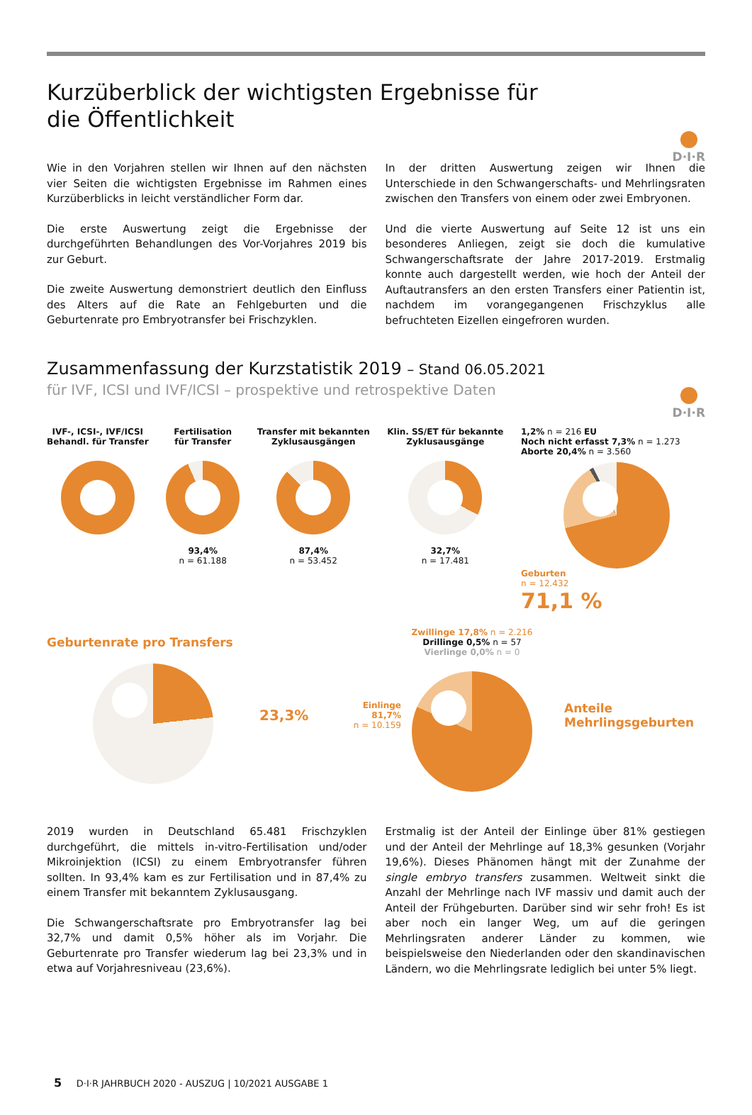D·I·R
Kurzüberblick der wichtigsten Ergebnisse für
die Öffentlichkeit
Wie in den Vorjahren stellen wir Ihnen auf den nächsten vier Seiten die wichtigsten Ergebnisse im Rahmen eines Kurzüberblicks in leicht verständlicher Form dar.
Die erste Auswertung zeigt die Ergebnisse der durchgeführten Behandlungen des Vor-Vorjahres 2019 bis zur Geburt.
Die zweite Auswertung demonstriert deutlich den Einfluss des Alters auf die Rate an Fehlgeburten und die Geburtenrate pro Embryotransfer bei Frischzyklen.
In der dritten Auswertung zeigen wir Ihnen die Unterschiede in den Schwangerschafts- und Mehrlingsraten zwischen den Transfers von einem oder zwei Embryonen.
Und die vierte Auswertung auf Seite 12 ist uns ein besonderes Anliegen, zeigt sie doch die kumulative Schwangerschaftsrate der Jahre 2017-2019. Erstmalig konnte auch dargestellt werden, wie hoch der Anteil der Auftautransfers an den ersten Transfers einer Patientin ist, nachdem im vorangegangenen Frischzyklus alle befruchteten Eizellen eingefroren wurden.
D·I·R
Zusammenfassung der Kurzstatistik 2019 – Stand 06.05.2021
für IVF, ICSI und IVF/ICSI – prospektive und retrospektive Daten
IVF-, ICSI-, IVF/ICSI
Behandl. für Transfer
Fertilisation
für Transfer
93,4%
n = 61.188
Transfer mit bekannten
Zyklusausgängen
87,4%
n = 53.452
Klin. SS/ET für bekannte
Zyklusausgänge
32,7%
n = 17.481
1,2% n = 216 EU
Noch nicht erfasst 7,3% n = 1.273
Aborte 20,4% n = 3.560
Geburten
n = 12.432
71,1 %
Geburtenrate pro Transfers
23,3%
Einlinge 81,7%
n = 10.159
Zwillinge 17,8% n = 2.216 Drillinge 0,5% n = 57 Vierlinge 0,0% n = 0
Anteile
Mehrlingsgeburten
2019 wurden in Deutschland 65.481 Frischzyklen durchgeführt, die mittels in-vitro-Fertilisation und/oder Mikroinjektion (ICSI) zu einem Embryotransfer führen sollten. In 93,4% kam es zur Fertilisation und in 87,4% zu einem Transfer mit bekanntem Zyklusausgang.
Die Schwangerschaftsrate pro Embryotransfer lag bei 32,7% und damit 0,5% höher als im Vorjahr. Die Geburtenrate pro Transfer wiederum lag bei 23,3% und in etwa auf Vorjahresniveau (23,6%).
Erstmalig ist der Anteil der Einlinge über 81% gestiegen und der Anteil der Mehrlinge auf 18,3% gesunken (Vorjahr 19,6%). Dieses Phänomen hängt mit der Zunahme der single embryo transfers zusammen. Weltweit sinkt die Anzahl der Mehrlinge nach IVF massiv und damit auch der Anteil der Frühgeburten. Darüber sind wir sehr froh! Es ist aber noch ein langer Weg, um auf die geringen Mehrlingsraten anderer Länder zu kommen, wie beispielsweise den Niederlanden oder den skandinavischen Ländern, wo die Mehrlingsrate lediglich bei unter 5% liegt.
5 D·I·R JAHRBUCH 2020 - AUSZUG | 10/2021 AUSGABE 1